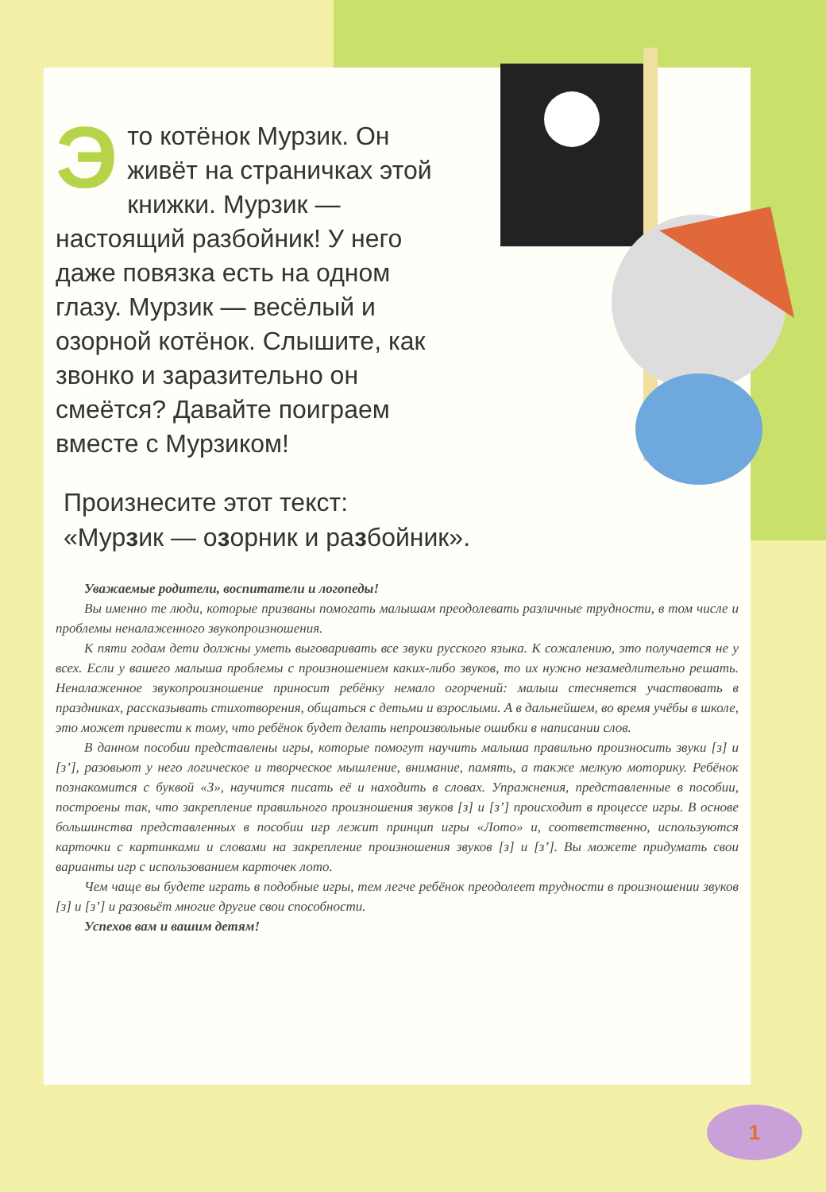Это котёнок Мурзик. Он живёт на страничках этой книжки. Мурзик — настоящий разбойник! У него даже повязка есть на одном глазу. Мурзик — весёлый и озорной котёнок. Слышите, как звонко и заразительно он смеётся? Давайте поиграем вместе с Мурзиком!
Произнесите этот текст:
«Мурзик — озорник и разбойник».
Уважаемые родители, воспитатели и логопеды!
Вы именно те люди, которые призваны помогать малышам преодолевать различные трудности, в том числе и проблемы неналаженного звукопроизношения.
К пяти годам дети должны уметь выговаривать все звуки русского языка. К сожалению, это получается не у всех. Если у вашего малыша проблемы с произношением каких-либо звуков, то их нужно незамедлительно решать. Неналаженное звукопроизношение приносит ребёнку немало огорчений: малыш стесняется участвовать в праздниках, рассказывать стихотворения, общаться с детьми и взрослыми. А в дальнейшем, во время учёбы в школе, это может привести к тому, что ребёнок будет делать непроизвольные ошибки в написании слов.
В данном пособии представлены игры, которые помогут научить малыша правильно произносить звуки [з] и [з’], разовьют у него логическое и творческое мышление, внимание, память, а также мелкую моторику. Ребёнок познакомится с буквой «З», научится писать её и находить в словах. Упражнения, представленные в пособии, построены так, что закрепление правильного произношения звуков [з] и [з’] происходит в процессе игры. В основе большинства представленных в пособии игр лежит принцип игры «Лото» и, соответственно, используются карточки с картинками и словами на закрепление произношения звуков [з] и [з’]. Вы можете придумать свои варианты игр с использованием карточек лото.
Чем чаще вы будете играть в подобные игры, тем легче ребёнок преодолеет трудности в произношении звуков [з] и [з’] и разовьёт многие другие свои способности.
Успехов вам и вашим детям!
1